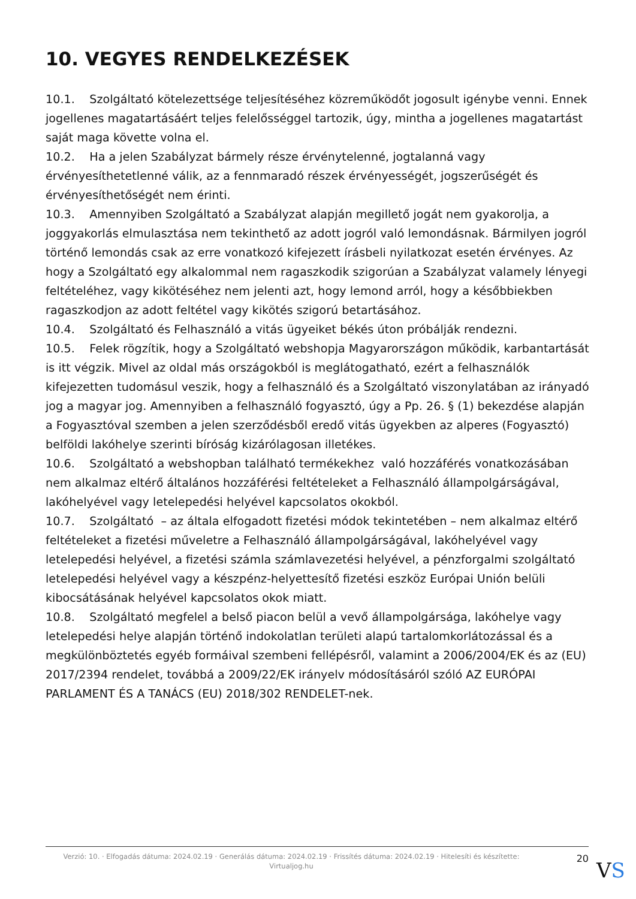10. VEGYES RENDELKEZÉSEK
10.1. Szolgáltató kötelezettsége teljesítéséhez közreműködőt jogosult igénybe venni. Ennek jogellenes magatartásáért teljes felelősséggel tartozik, úgy, mintha a jogellenes magatartást saját maga követte volna el.
10.2. Ha a jelen Szabályzat bármely része érvénytelenné, jogtalanná vagy érvényesíthetetlenné válik, az a fennmaradó részek érvényességét, jogszerűségét és érvényesíthetőségét nem érinti.
10.3. Amennyiben Szolgáltató a Szabályzat alapján megillető jogát nem gyakorolja, a joggyakorlás elmulasztása nem tekinthető az adott jogról való lemondásnak. Bármilyen jogról történő lemondás csak az erre vonatkozó kifejezett írásbeli nyilatkozat esetén érvényes. Az hogy a Szolgáltató egy alkalommal nem ragaszkodik szigorúan a Szabályzat valamely lényegi feltételéhez, vagy kikötéséhez nem jelenti azt, hogy lemond arról, hogy a későbbiekben ragaszkodjon az adott feltétel vagy kikötés szigorú betartásához.
10.4. Szolgáltató és Felhasználó a vitás ügyeiket békés úton próbálják rendezni.
10.5. Felek rögzítik, hogy a Szolgáltató webshopja Magyarországon működik, karbantartását is itt végzik. Mivel az oldal más országokból is meglátogatható, ezért a felhasználók kifejezetten tudomásul veszik, hogy a felhasználó és a Szolgáltató viszonylatában az irányadó jog a magyar jog. Amennyiben a felhasználó fogyasztó, úgy a Pp. 26. § (1) bekezdése alapján a Fogyasztóval szemben a jelen szerződésből eredő vitás ügyekben az alperes (Fogyasztó) belföldi lakóhelye szerinti bíróság kizárólagosan illetékes.
10.6. Szolgáltató a webshopban található termékekhez való hozzáférés vonatkozásában nem alkalmaz eltérő általános hozzáférési feltételeket a Felhasználó állampolgárságával, lakóhelyével vagy letelepedési helyével kapcsolatos okokból.
10.7. Szolgáltató – az általa elfogadott fizetési módok tekintetében – nem alkalmaz eltérő feltételeket a fizetési műveletre a Felhasználó állampolgárságával, lakóhelyével vagy letelepedési helyével, a fizetési számla számlavezetési helyével, a pénzforgalmi szolgáltató letelepedési helyével vagy a készpénz-helyettesítő fizetési eszköz Európai Unión belüli kibocsátásának helyével kapcsolatos okok miatt.
10.8. Szolgáltató megfelel a belső piacon belül a vevő állampolgársága, lakóhelye vagy letelepedési helye alapján történő indokolatlan területi alapú tartalomkorlátozással és a megkülönböztetés egyéb formáival szembeni fellépésről, valamint a 2006/2004/EK és az (EU) 2017/2394 rendelet, továbbá a 2009/22/EK irányelv módosításáról szóló AZ EURÓPAI PARLAMENT ÉS A TANÁCS (EU) 2018/302 RENDELET-nek.
Verzió: 10. · Elfogadás dátuma: 2024.02.19 · Generálás dátuma: 2024.02.19 · Frissítés dátuma: 2024.02.19 · Hitelesíti és készítette: Virtualjog.hu
20
VS